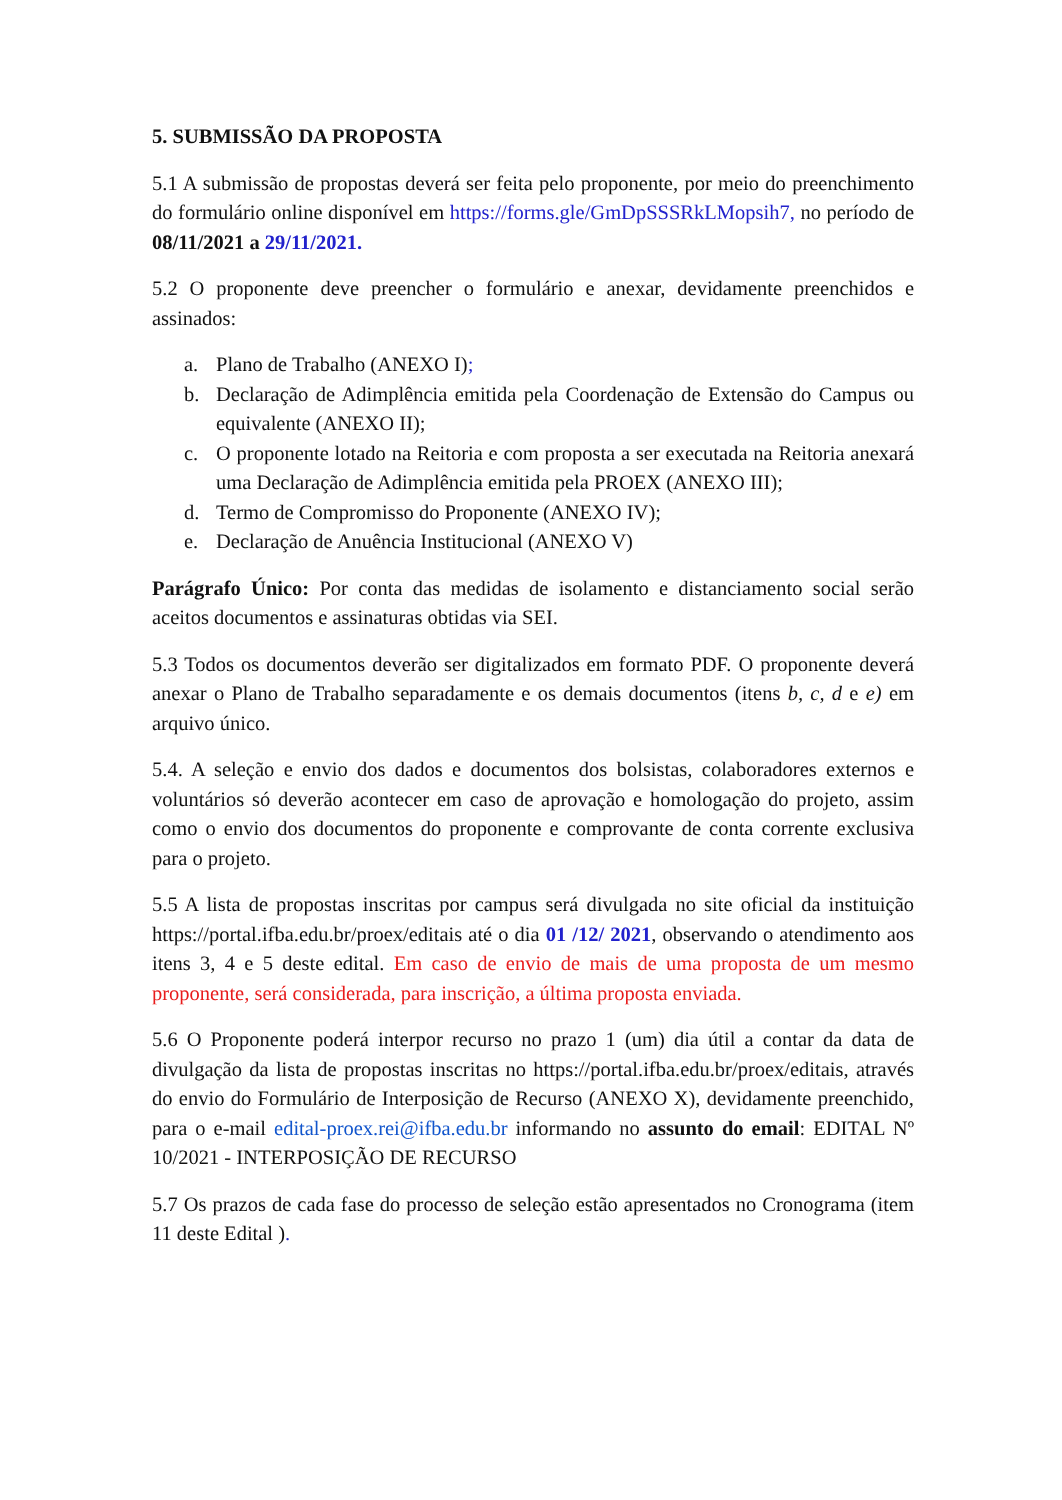5. SUBMISSÃO DA PROPOSTA
5.1 A submissão de propostas deverá ser feita pelo proponente, por meio do preenchimento do formulário online disponível em https://forms.gle/GmDpSSSRkLMopsih7, no período de 08/11/2021 a 29/11/2021.
5.2 O proponente deve preencher o formulário e anexar, devidamente preenchidos e assinados:
a. Plano de Trabalho (ANEXO I);
b. Declaração de Adimplência emitida pela Coordenação de Extensão do Campus ou equivalente (ANEXO II);
c. O proponente lotado na Reitoria e com proposta a ser executada na Reitoria anexará uma Declaração de Adimplência emitida pela PROEX (ANEXO III);
d. Termo de Compromisso do Proponente (ANEXO IV);
e. Declaração de Anuência Institucional (ANEXO V)
Parágrafo Único: Por conta das medidas de isolamento e distanciamento social serão aceitos documentos e assinaturas obtidas via SEI.
5.3 Todos os documentos deverão ser digitalizados em formato PDF. O proponente deverá anexar o Plano de Trabalho separadamente e os demais documentos (itens b, c, d e e) em arquivo único.
5.4. A seleção e envio dos dados e documentos dos bolsistas, colaboradores externos e voluntários só deverão acontecer em caso de aprovação e homologação do projeto, assim como o envio dos documentos do proponente e comprovante de conta corrente exclusiva para o projeto.
5.5 A lista de propostas inscritas por campus será divulgada no site oficial da instituição https://portal.ifba.edu.br/proex/editais até o dia 01 /12/ 2021, observando o atendimento aos itens 3, 4 e 5 deste edital. Em caso de envio de mais de uma proposta de um mesmo proponente, será considerada, para inscrição, a última proposta enviada.
5.6 O Proponente poderá interpor recurso no prazo 1 (um) dia útil a contar da data de divulgação da lista de propostas inscritas no https://portal.ifba.edu.br/proex/editais, através do envio do Formulário de Interposição de Recurso (ANEXO X), devidamente preenchido, para o e-mail edital-proex.rei@ifba.edu.br informando no assunto do email: EDITAL Nº 10/2021 - INTERPOSIÇÃO DE RECURSO
5.7 Os prazos de cada fase do processo de seleção estão apresentados no Cronograma (item 11 deste Edital ).